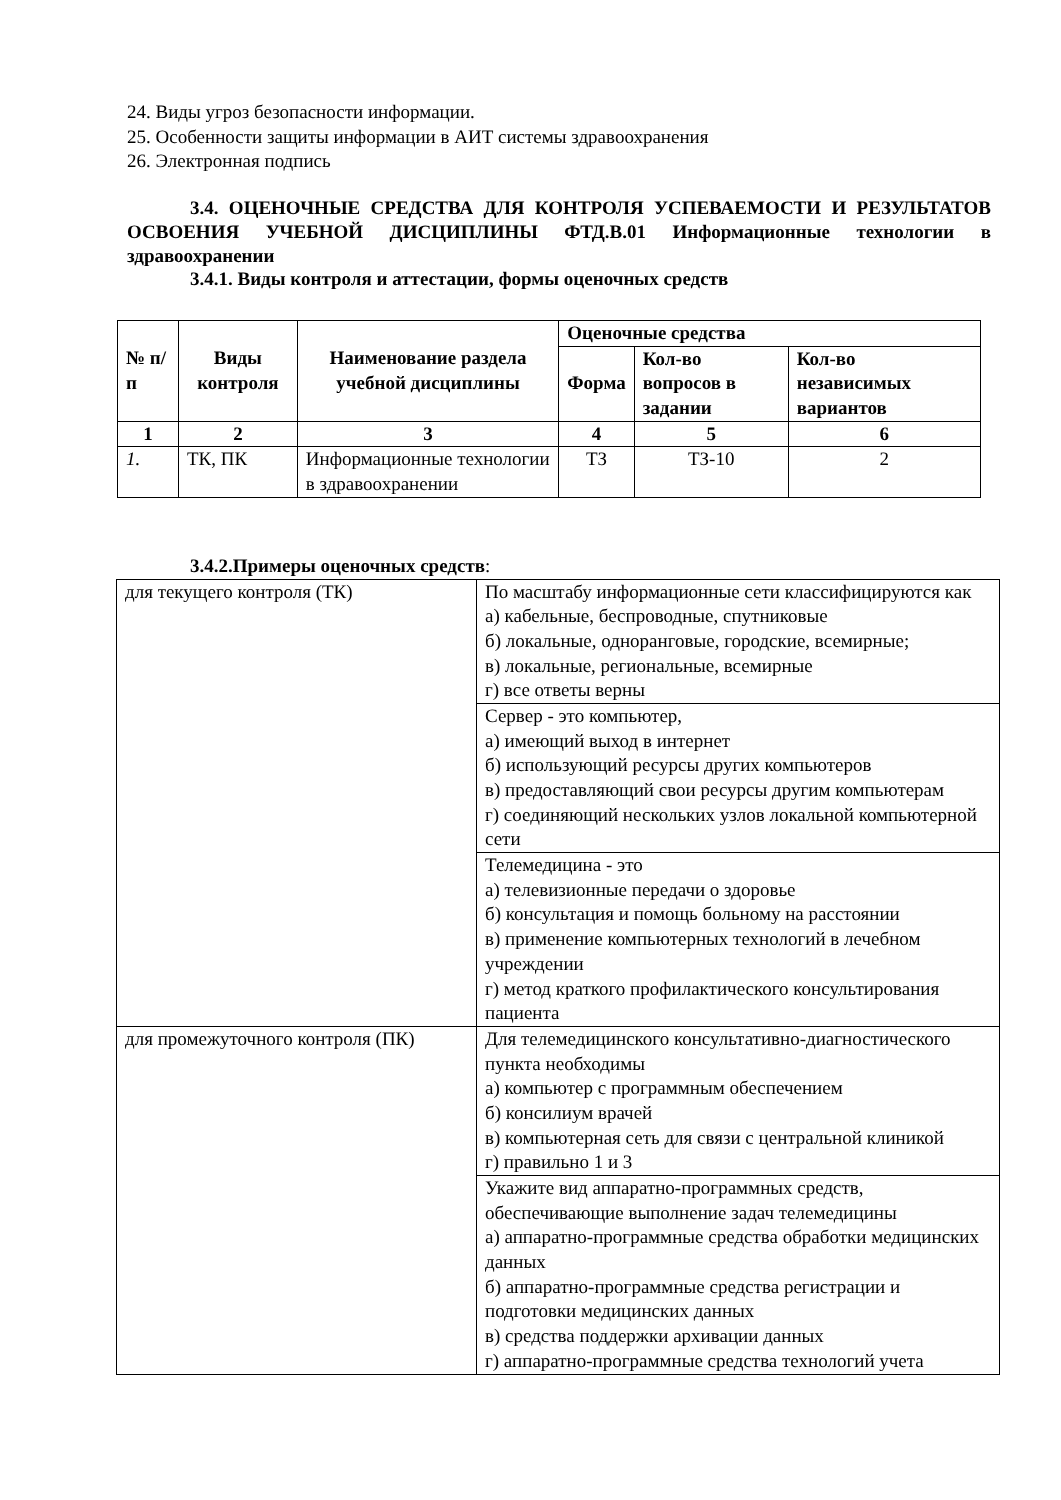24. Виды угроз безопасности информации.
25. Особенности защиты информации в АИТ системы здравоохранения
26. Электронная подпись
3.4. ОЦЕНОЧНЫЕ СРЕДСТВА ДЛЯ КОНТРОЛЯ УСПЕВАЕМОСТИ И РЕЗУЛЬТАТОВ ОСВОЕНИЯ УЧЕБНОЙ ДИСЦИПЛИНЫ ФТД.В.01 Информационные технологии в здравоохранении
3.4.1. Виды контроля и аттестации, формы оценочных средств
| № п/п | Виды контроля | Наименование раздела учебной дисциплины | Оценочные средства | | |
| --- | --- | --- | --- | --- | --- |
| | | | Форма | Кол-во вопросов в задании | Кол-во независимых вариантов |
| 1 | 2 | 3 | 4 | 5 | 6 |
| 1. | ТК, ПК | Информационные технологии в здравоохранении | ТЗ | ТЗ-10 | 2 |
3.4.2.Примеры оценочных средств:
| для текущего контроля (ТК) | По масштабу информационные сети классифицируются как а) кабельные, беспроводные, спутниковые б) локальные, одноранговые, городские, всемирные; в) локальные, региональные, всемирные г) все ответы верны |
| | Сервер - это компьютер, а) имеющий выход в интернет б) использующий ресурсы других компьютеров в) предоставляющий свои ресурсы другим компьютерам г) соединяющий нескольких узлов локальной компьютерной сети |
| | Телемедицина - это а) телевизионные передачи о здоровье б) консультация и помощь больному на расстоянии в) применение компьютерных технологий в лечебном учреждении г) метод краткого профилактического консультирования пациента |
| для промежуточного контроля (ПК) | Для телемедицинского консультативно-диагностического пункта необходимы а) компьютер с программным обеспечением б) консилиум врачей в) компьютерная сеть для связи с центральной клиникой г) правильно 1 и 3 |
| | Укажите вид аппаратно-программных средств, обеспечивающие выполнение задач телемедицины а) аппаратно-программные средства обработки медицинских данных б) аппаратно-программные средства регистрации и подготовки медицинских данных в) средства поддержки архивации данных г) аппаратно-программные средства технологий учета |